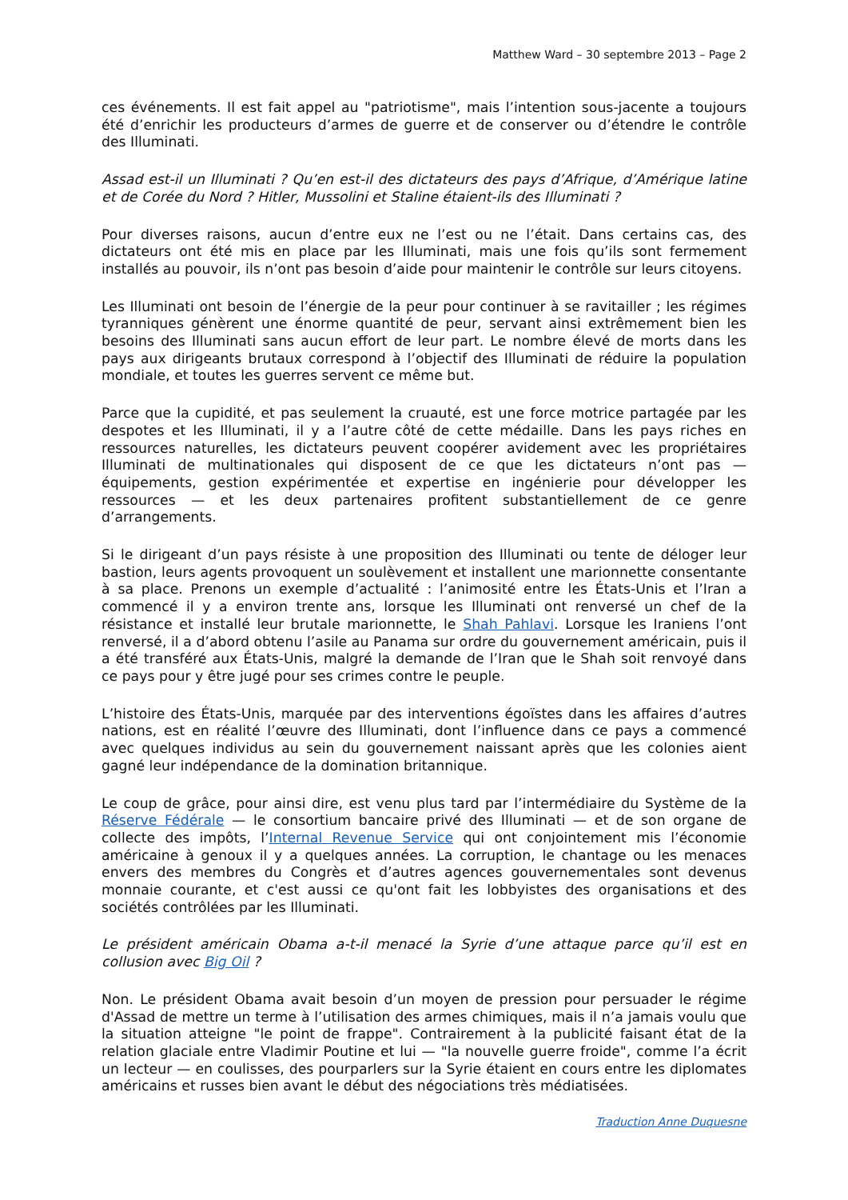Matthew Ward – 30 septembre 2013 – Page 2
ces événements. Il est fait appel au "patriotisme", mais l’intention sous-jacente a toujours été d’enrichir les producteurs d’armes de guerre et de conserver ou d’étendre le contrôle des Illuminati.
Assad est-il un Illuminati ? Qu’en est-il des dictateurs des pays d’Afrique, d’Amérique latine et de Corée du Nord ? Hitler, Mussolini et Staline étaient-ils des Illuminati ?
Pour diverses raisons, aucun d’entre eux ne l’est ou ne l’était. Dans certains cas, des dictateurs ont été mis en place par les Illuminati, mais une fois qu’ils sont fermement installés au pouvoir, ils n’ont pas besoin d’aide pour maintenir le contrôle sur leurs citoyens.
Les Illuminati ont besoin de l’énergie de la peur pour continuer à se ravitailler ; les régimes tyranniques génèrent une énorme quantité de peur, servant ainsi extrêmement bien les besoins des Illuminati sans aucun effort de leur part. Le nombre élevé de morts dans les pays aux dirigeants brutaux correspond à l’objectif des Illuminati de réduire la population mondiale, et toutes les guerres servent ce même but.
Parce que la cupidité, et pas seulement la cruauté, est une force motrice partagée par les despotes et les Illuminati, il y a l’autre côté de cette médaille. Dans les pays riches en ressources naturelles, les dictateurs peuvent coopérer avidement avec les propriétaires Illuminati de multinationales qui disposent de ce que les dictateurs n’ont pas — équipements, gestion expérimentée et expertise en ingénierie pour développer les ressources — et les deux partenaires profitent substantiellement de ce genre d’arrangements.
Si le dirigeant d’un pays résiste à une proposition des Illuminati ou tente de déloger leur bastion, leurs agents provoquent un soulèvement et installent une marionnette consentante à sa place. Prenons un exemple d’actualité : l’animosité entre les États-Unis et l’Iran a commencé il y a environ trente ans, lorsque les Illuminati ont renversé un chef de la résistance et installé leur brutale marionnette, le Shah Pahlavi. Lorsque les Iraniens l’ont renversé, il a d’abord obtenu l’asile au Panama sur ordre du gouvernement américain, puis il a été transféré aux États-Unis, malgré la demande de l’Iran que le Shah soit renvoyé dans ce pays pour y être jugé pour ses crimes contre le peuple.
L’histoire des États-Unis, marquée par des interventions égoïstes dans les affaires d’autres nations, est en réalité l’œuvre des Illuminati, dont l’influence dans ce pays a commencé avec quelques individus au sein du gouvernement naissant après que les colonies aient gagné leur indépendance de la domination britannique.
Le coup de grâce, pour ainsi dire, est venu plus tard par l’intermédiaire du Système de la Réserve Fédérale — le consortium bancaire privé des Illuminati — et de son organe de collecte des impôts, l’Internal Revenue Service qui ont conjointement mis l’économie américaine à genoux il y a quelques années. La corruption, le chantage ou les menaces envers des membres du Congrès et d’autres agences gouvernementales sont devenus monnaie courante, et c'est aussi ce qu'ont fait les lobbyistes des organisations et des sociétés contrôlées par les Illuminati.
Le président américain Obama a-t-il menacé la Syrie d’une attaque parce qu’il est en collusion avec Big Oil ?
Non. Le président Obama avait besoin d’un moyen de pression pour persuader le régime d'Assad de mettre un terme à l’utilisation des armes chimiques, mais il n’a jamais voulu que la situation atteigne "le point de frappe". Contrairement à la publicité faisant état de la relation glaciale entre Vladimir Poutine et lui — "la nouvelle guerre froide", comme l’a écrit un lecteur — en coulisses, des pourparlers sur la Syrie étaient en cours entre les diplomates américains et russes bien avant le début des négociations très médiatisées.
Traduction Anne Duquesne